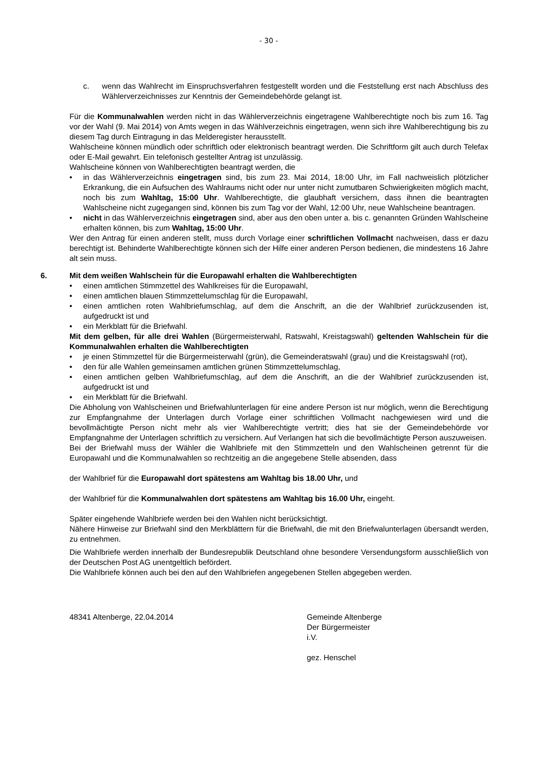- 30 -
c. wenn das Wahlrecht im Einspruchsverfahren festgestellt worden und die Feststellung erst nach Abschluss des Wählerverzeichnisses zur Kenntnis der Gemeindebehörde gelangt ist.
Für die Kommunalwahlen werden nicht in das Wählerverzeichnis eingetragene Wahlberechtigte noch bis zum 16. Tag vor der Wahl (9. Mai 2014) von Amts wegen in das Wählverzeichnis eingetragen, wenn sich ihre Wahlberechtigung bis zu diesem Tag durch Eintragung in das Melderegister herausstellt.
Wahlscheine können mündlich oder schriftlich oder elektronisch beantragt werden. Die Schriftform gilt auch durch Telefax oder E-Mail gewahrt. Ein telefonisch gestellter Antrag ist unzulässig.
Wahlscheine können von Wahlberechtigten beantragt werden, die
• in das Wählerverzeichnis eingetragen sind, bis zum 23. Mai 2014, 18:00 Uhr, im Fall nachweislich plötzlicher Erkrankung, die ein Aufsuchen des Wahlraums nicht oder nur unter nicht zumutbaren Schwierigkeiten möglich macht, noch bis zum Wahltag, 15:00 Uhr. Wahlberechtigte, die glaubhaft versichern, dass ihnen die beantragten Wahlscheine nicht zugegangen sind, können bis zum Tag vor der Wahl, 12:00 Uhr, neue Wahlscheine beantragen.
• nicht in das Wählerverzeichnis eingetragen sind, aber aus den oben unter a. bis c. genannten Gründen Wahlscheine erhalten können, bis zum Wahltag, 15:00 Uhr.
Wer den Antrag für einen anderen stellt, muss durch Vorlage einer schriftlichen Vollmacht nachweisen, dass er dazu berechtigt ist. Behinderte Wahlberechtigte können sich der Hilfe einer anderen Person bedienen, die mindestens 16 Jahre alt sein muss.
6. Mit dem weißen Wahlschein für die Europawahl erhalten die Wahlberechtigten
• einen amtlichen Stimmzettel des Wahlkreises für die Europawahl,
• einen amtlichen blauen Stimmzettelumschlag für die Europawahl,
• einen amtlichen roten Wahlbriefumschlag, auf dem die Anschrift, an die der Wahlbrief zurückzusenden ist, aufgedruckt ist und
• ein Merkblatt für die Briefwahl.
Mit dem gelben, für alle drei Wahlen (Bürgermeisterwahl, Ratswahl, Kreistagswahl) geltenden Wahlschein für die Kommunalwahlen erhalten die Wahlberechtigten
• je einen Stimmzettel für die Bürgermeisterwahl (grün), die Gemeinderatswahl (grau) und die Kreistagswahl (rot),
• den für alle Wahlen gemeinsamen amtlichen grünen Stimmzettelumschlag,
• einen amtlichen gelben Wahlbriefumschlag, auf dem die Anschrift, an die der Wahlbrief zurückzusenden ist, aufgedruckt ist und
• ein Merkblatt für die Briefwahl.
Die Abholung von Wahlscheinen und Briefwahlunterlagen für eine andere Person ist nur möglich, wenn die Berechtigung zur Empfangnahme der Unterlagen durch Vorlage einer schriftlichen Vollmacht nachgewiesen wird und die bevollmächtigte Person nicht mehr als vier Wahlberechtigte vertritt; dies hat sie der Gemeindebehörde vor Empfangnahme der Unterlagen schriftlich zu versichern. Auf Verlangen hat sich die bevollmächtigte Person auszuweisen.
Bei der Briefwahl muss der Wähler die Wahlbriefe mit den Stimmzetteln und den Wahlscheinen getrennt für die Europawahl und die Kommunalwahlen so rechtzeitig an die angegebene Stelle absenden, dass
der Wahlbrief für die Europawahl dort spätestens am Wahltag bis 18.00 Uhr, und
der Wahlbrief für die Kommunalwahlen dort spätestens am Wahltag bis 16.00 Uhr, eingeht.
Später eingehende Wahlbriefe werden bei den Wahlen nicht berücksichtigt.
Nähere Hinweise zur Briefwahl sind den Merkblättern für die Briefwahl, die mit den Briefwalunterlagen übersandt werden, zu entnehmen.
Die Wahlbriefe werden innerhalb der Bundesrepublik Deutschland ohne besondere Versendungsform ausschließlich von der Deutschen Post AG unentgeltlich befördert.
Die Wahlbriefe können auch bei den auf den Wahlbriefen angegebenen Stellen abgegeben werden.
48341 Altenberge, 22.04.2014 Gemeinde Altenberge
Der Bürgermeister
i.V.
gez. Henschel